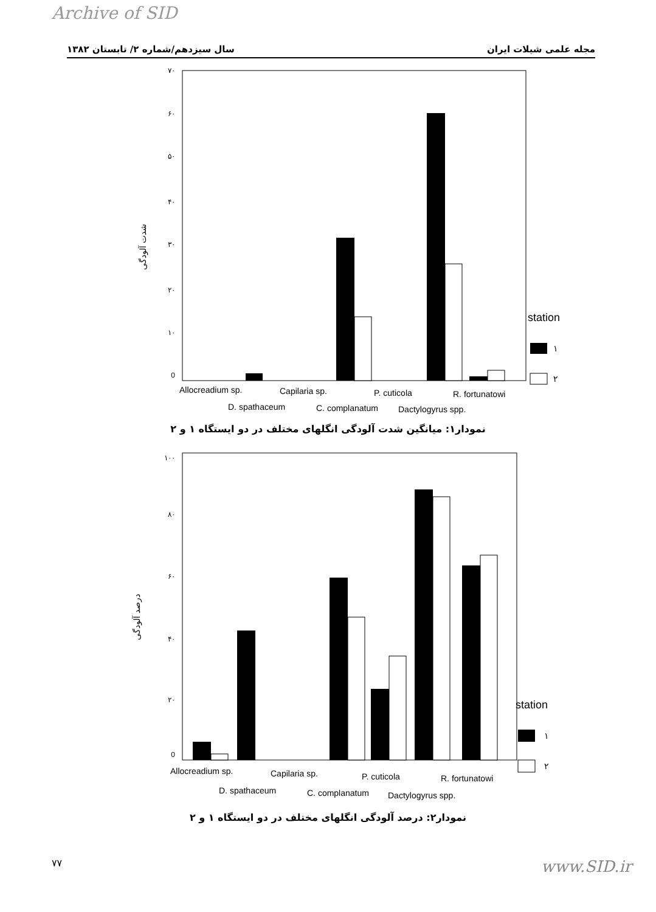Archive of SID
سال سیزدهم/شماره ۲/ تابستان ۱۳۸۲ مجله علمی شیلات ایران
شدت آلودگی
۷۰
۶۰
۵۰
۴۰
۳۰
۲۰
۱۰
0
station
۱
۲
Allocreadium sp.
Capilaria sp.
P. cuticola
R. fortunatowi
D. spathaceum
C. complanatum
Dactylogyrus spp.
نمودار۱: میانگین شدت آلودگی انگلهای مختلف در دو ایستگاه ۱ و ۲
درصد آلودگی
۱۰۰
۸۰
۶۰
۴۰
۲۰
0
station
۱
۲
Allocreadium sp.
Capilaria sp.
P. cuticola
R. fortunatowi
D. spathaceum
C. complanatum
Dactylogyrus spp.
نمودار۲: درصد آلودگی انگلهای مختلف در دو ایستگاه ۱ و ۲
۷۷ www.SID.ir